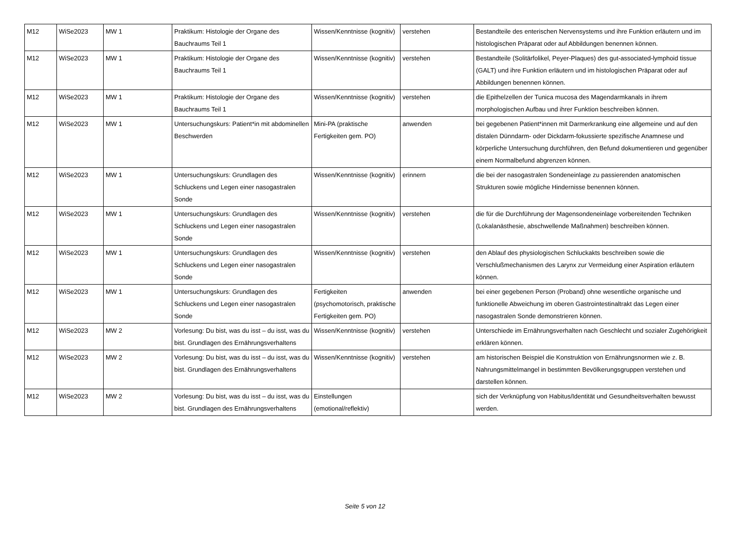| M12 | WiSe2023 | MW 1 | Praktikum: Histologie der Organe des Bauchraums Teil 1 | Wissen/Kenntnisse (kognitiv) | verstehen | Bestandteile des enterischen Nervensystems und ihre Funktion erläutern und im histologischen Präparat oder auf Abbildungen benennen können. |
| M12 | WiSe2023 | MW 1 | Praktikum: Histologie der Organe des Bauchraums Teil 1 | Wissen/Kenntnisse (kognitiv) | verstehen | Bestandteile (Solitärfolikel, Peyer-Plaques) des gut-associated-lymphoid tissue (GALT) und ihre Funktion erläutern und im histologischen Präparat oder auf Abbildungen benennen können. |
| M12 | WiSe2023 | MW 1 | Praktikum: Histologie der Organe des Bauchraums Teil 1 | Wissen/Kenntnisse (kognitiv) | verstehen | die Epithelzellen der Tunica mucosa des Magendarmkanals in ihrem morphologischen Aufbau und ihrer Funktion beschreiben können. |
| M12 | WiSe2023 | MW 1 | Untersuchungskurs: Patient*in mit abdominellen Beschwerden | Mini-PA (praktische Fertigkeiten gem. PO) | anwenden | bei gegebenen Patient*innen mit Darmerkrankung eine allgemeine und auf den distalen Dünndarm- oder Dickdarm-fokussierte spezifische Anamnese und körperliche Untersuchung durchführen, den Befund dokumentieren und gegenüber einem Normalbefund abgrenzen können. |
| M12 | WiSe2023 | MW 1 | Untersuchungskurs: Grundlagen des Schluckens und Legen einer nasogastralen Sonde | Wissen/Kenntnisse (kognitiv) | erinnern | die bei der nasogastralen Sondeneinlage zu passierenden anatomischen Strukturen sowie mögliche Hindernisse benennen können. |
| M12 | WiSe2023 | MW 1 | Untersuchungskurs: Grundlagen des Schluckens und Legen einer nasogastralen Sonde | Wissen/Kenntnisse (kognitiv) | verstehen | die für die Durchführung der Magensondeneinlage vorbereitenden Techniken (Lokalanästhesie, abschwellende Maßnahmen) beschreiben können. |
| M12 | WiSe2023 | MW 1 | Untersuchungskurs: Grundlagen des Schluckens und Legen einer nasogastralen Sonde | Wissen/Kenntnisse (kognitiv) | verstehen | den Ablauf des physiologischen Schluckakts beschreiben sowie die Verschlußmechanismen des Larynx zur Vermeidung einer Aspiration erläutern können. |
| M12 | WiSe2023 | MW 1 | Untersuchungskurs: Grundlagen des Schluckens und Legen einer nasogastralen Sonde | Fertigkeiten (psychomotorisch, praktische Fertigkeiten gem. PO) | anwenden | bei einer gegebenen Person (Proband) ohne wesentliche organische und funktionelle Abweichung im oberen Gastrointestinaltrakt das Legen einer nasogastralen Sonde demonstrieren können. |
| M12 | WiSe2023 | MW 2 | Vorlesung: Du bist, was du isst – du isst, was du bist. Grundlagen des Ernährungsverhaltens | Wissen/Kenntnisse (kognitiv) | verstehen | Unterschiede im Ernährungsverhalten nach Geschlecht und sozialer Zugehörigkeit erklären können. |
| M12 | WiSe2023 | MW 2 | Vorlesung: Du bist, was du isst – du isst, was du bist. Grundlagen des Ernährungsverhaltens | Wissen/Kenntnisse (kognitiv) | verstehen | am historischen Beispiel die Konstruktion von Ernährungsnormen wie z. B. Nahrungsmittelmangel in bestimmten Bevölkerungsgruppen verstehen und darstellen können. |
| M12 | WiSe2023 | MW 2 | Vorlesung: Du bist, was du isst – du isst, was du bist. Grundlagen des Ernährungsverhaltens | Einstellungen (emotional/reflektiv) | | sich der Verknüpfung von Habitus/Identität und Gesundheitsverhalten bewusst werden. |
Seite 5 von 12